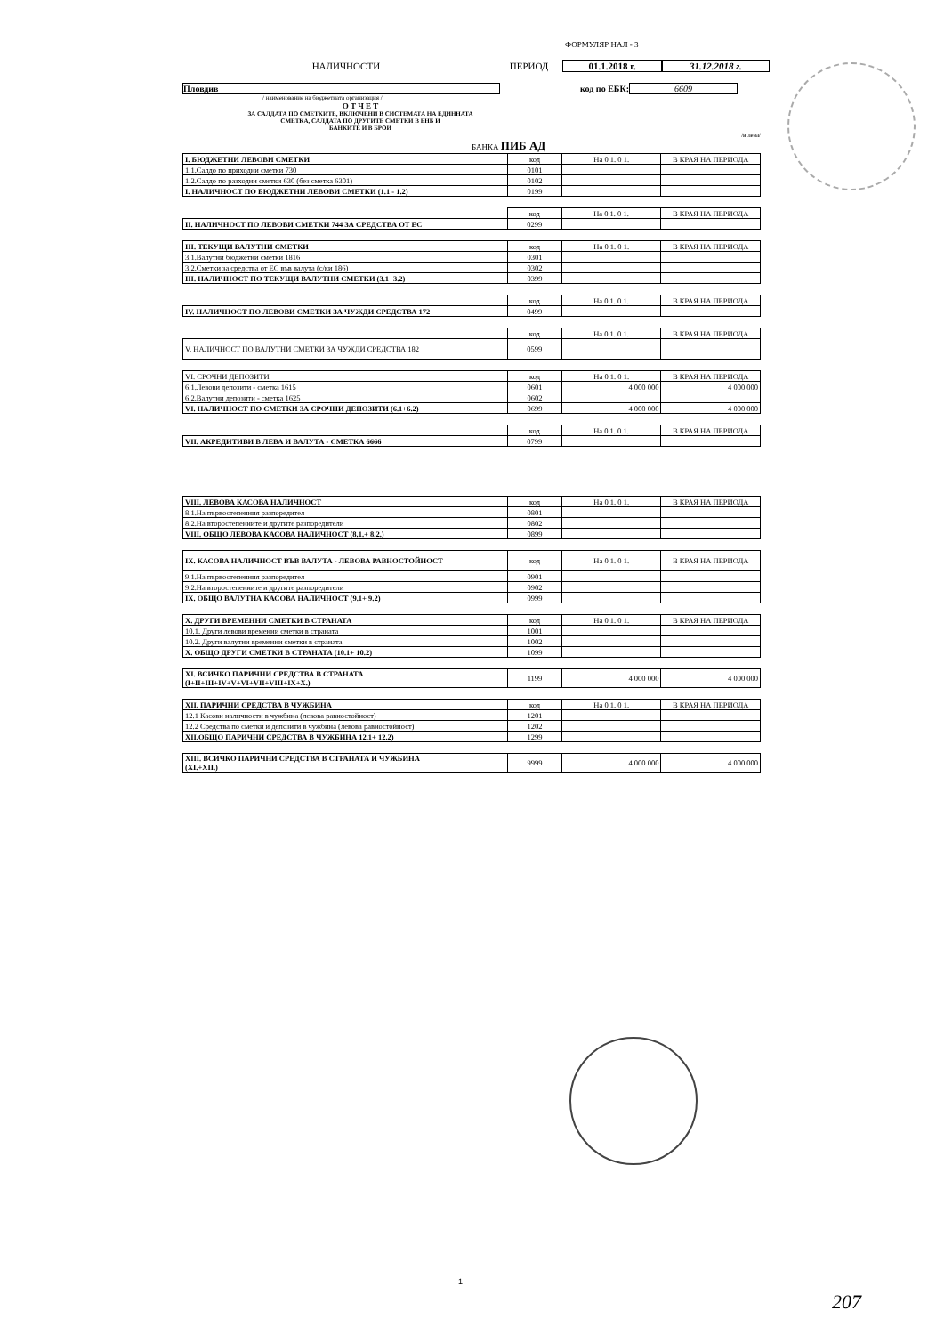ФОРМУЛЯР НАЛ - 3
НАЛИЧНОСТИ ПЕРИОД 01.1.2018 г. 31.12.2018 г.
Пловдив код по ЕБК: 6609
/ наименование на бюджетната организация /
О Т Ч Е Т
ЗА САЛДАТА ПО СМЕТКИТЕ, ВКЛЮЧЕНИ В СИСТЕМАТА НА ЕДИННАТА
СМЕТКА, САЛДАТА ПО ДРУГИТЕ СМЕТКИ В БНБ И
БАНКИТЕ И В БРОЙ
/в лева/
БАНКА ПИБ АД
| I. БЮДЖЕТНИ ЛЕВОВИ СМЕТКИ | код | На 0 1. 0 1. | В КРАЯ НА ПЕРИОДА |
| 1.1.Салдо по приходни сметки 730 | 0101 | | |
| 1.2.Салдо по разходни сметки 630 (без сметка 6301) | 0102 | | |
| I. НАЛИЧНОСТ ПО БЮДЖЕТНИ ЛЕВОВИ СМЕТКИ (1.1 - 1.2) | 0199 | | |
| | код | На 0 1. 0 1. | В КРАЯ НА ПЕРИОДА |
| II. НАЛИЧНОСТ ПО ЛЕВОВИ СМЕТКИ 744 ЗА СРЕДСТВА ОТ ЕС | 0299 | | |
| III. ТЕКУЩИ ВАЛУТНИ СМЕТКИ | код | На 0 1. 0 1. | В КРАЯ НА ПЕРИОДА |
| 3.1.Валутни бюджетни сметки 1816 | 0301 | | |
| 3.2.Сметки за средства от ЕС във валута (с/ки 186) | 0302 | | |
| III. НАЛИЧНОСТ ПО ТЕКУЩИ ВАЛУТНИ СМЕТКИ (3.1+3.2) | 0399 | | |
| | код | На 0 1. 0 1. | В КРАЯ НА ПЕРИОДА |
| IV. НАЛИЧНОСТ ПО ЛЕВОВИ СМЕТКИ ЗА ЧУЖДИ СРЕДСТВА 172 | 0499 | | |
| | код | На 0 1. 0 1. | В КРАЯ НА ПЕРИОДА |
| V. НАЛИЧНОСТ ПО ВАЛУТНИ СМЕТКИ ЗА ЧУЖДИ СРЕДСТВА 182 | 0599 | | |
| VI. СРОЧНИ ДЕПОЗИТИ | код | На 0 1. 0 1. | В КРАЯ НА ПЕРИОДА |
| 6.1.Левови депозити - сметка 1615 | 0601 | 4 000 000 | 4 000 000 |
| 6.2.Валутни депозити - сметка 1625 | 0602 | | |
| VI. НАЛИЧНОСТ ПО СМЕТКИ ЗА СРОЧНИ ДЕПОЗИТИ (6.1+6.2) | 0699 | 4 000 000 | 4 000 000 |
| | код | На 0 1. 0 1. | В КРАЯ НА ПЕРИОДА |
| VII. АКРЕДИТИВИ В ЛЕВА И ВАЛУТА - СМЕТКА 6666 | 0799 | | |
| VIII. ЛЕВОВА КАСОВА НАЛИЧНОСТ | код | На 0 1. 0 1. | В КРАЯ НА ПЕРИОДА |
| 8.1.На първостепенния разпоредител | 0801 | | |
| 8.2.На второстепенните и другите разпоредители | 0802 | | |
| VIII. ОБЩО ЛЕВОВА КАСОВА НАЛИЧНОСТ (8.1.+ 8.2.) | 0899 | | |
| IX. КАСОВА НАЛИЧНОСТ ВЪВ ВАЛУТА - ЛЕВОВА РАВНОСТОЙНОСТ | код | На 0 1. 0 1. | В КРАЯ НА ПЕРИОДА |
| 9.1.На първостепенния разпоредител | 0901 | | |
| 9.2.На второстепенните и другите разпоредители | 0902 | | |
| IX. ОБЩО ВАЛУТНА КАСОВА НАЛИЧНОСТ (9.1+ 9.2) | 0999 | | |
| X. ДРУГИ ВРЕМЕННИ СМЕТКИ В СТРАНАТА | код | На 0 1. 0 1. | В КРАЯ НА ПЕРИОДА |
| 10.1. Други левови временни сметки в страната | 1001 | | |
| 10.2. Други валутни временни сметки в страната | 1002 | | |
| X. ОБЩО ДРУГИ СМЕТКИ В СТРАНАТА (10.1+ 10.2) | 1099 | | |
| XI. ВСИЧКО ПАРИЧНИ СРЕДСТВА В СТРАНАТА (I+II+III+IV+V+VI+VII+VIII+IX+X.) | 1199 | 4 000 000 | 4 000 000 |
| XII. ПАРИЧНИ СРЕДСТВА В ЧУЖБИНА | код | На 0 1. 0 1. | В КРАЯ НА ПЕРИОДА |
| 12.1 Касови наличности в чужбина (левова равностойност) | 1201 | | |
| 12.2 Средства по сметки и депозити в чужбина (левова равностойност) | 1202 | | |
| XII.ОБЩО ПАРИЧНИ СРЕДСТВА В ЧУЖБИНА 12.1+ 12.2) | 1299 | | |
| XIII. ВСИЧКО ПАРИЧНИ СРЕДСТВА В СТРАНАТА И ЧУЖБИНА (XI.+XII.) | 9999 | 4 000 000 | 4 000 000 |
1
207